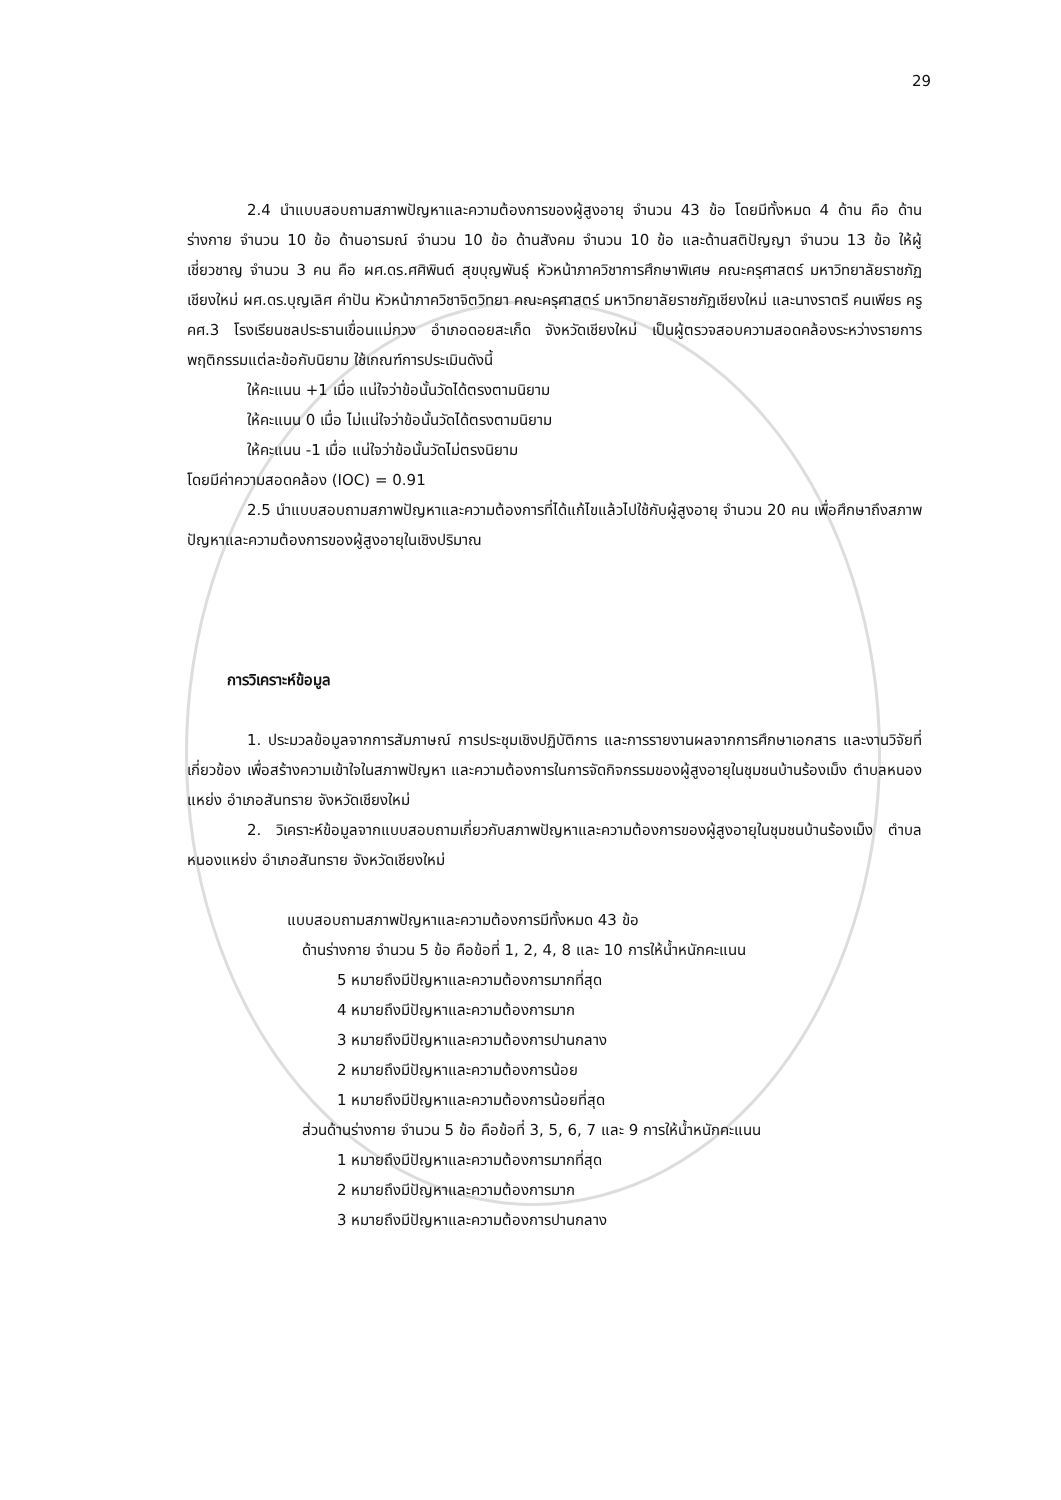29
2.4 นำแบบสอบถามสภาพปัญหาและความต้องการของผู้สูงอายุ จำนวน 43 ข้อ โดยมีทั้งหมด 4 ด้าน คือ ด้านร่างกาย จำนวน 10 ข้อ ด้านอารมณ์ จำนวน 10 ข้อ ด้านสังคม จำนวน 10 ข้อ และด้านสติปัญญา จำนวน 13 ข้อ ให้ผู้เชี่ยวชาญ จำนวน 3 คน คือ ผศ.ดร.ศศิพินต์ สุขบุญพันธุ์ หัวหน้าภาควิชาการศึกษาพิเศษ คณะครุศาสตร์ มหาวิทยาลัยราชภัฏเชียงใหม่ ผศ.ดร.บุญเลิศ คำปัน หัวหน้าภาควิชาจิตวิทยา คณะครุศาสตร์ มหาวิทยาลัยราชภัฏเชียงใหม่ และนางราตรี คนเพียร ครู คศ.3 โรงเรียนชลประธานเขื่อนแม่กวง อำเภอดอยสะเก็ด จังหวัดเชียงใหม่ เป็นผู้ตรวจสอบความสอดคล้องระหว่างรายการพฤติกรรมแต่ละข้อกับนิยาม ใช้เกณฑ์การประเมินดังนี้
ให้คะแนน +1 เมื่อ แน่ใจว่าข้อนั้นวัดได้ตรงตามนิยาม
ให้คะแนน 0 เมื่อ ไม่แน่ใจว่าข้อนั้นวัดได้ตรงตามนิยาม
ให้คะแนน -1 เมื่อ แน่ใจว่าข้อนั้นวัดไม่ตรงนิยาม
โดยมีค่าความสอดคล้อง (IOC) = 0.91
2.5 นำแบบสอบถามสภาพปัญหาและความต้องการที่ได้แก้ไขแล้วไปใช้กับผู้สูงอายุ จำนวน 20 คน เพื่อศึกษาถึงสภาพปัญหาและความต้องการของผู้สูงอายุในเชิงปริมาณ
การวิเคราะห์ข้อมูล
1. ประมวลข้อมูลจากการสัมภาษณ์ การประชุมเชิงปฏิบัติการ และการรายงานผลจากการศึกษาเอกสาร และงานวิจัยที่เกี่ยวข้อง เพื่อสร้างความเข้าใจในสภาพปัญหา และความต้องการในการจัดกิจกรรมของผู้สูงอายุในชุมชนบ้านร้องเม็ง ตำบลหนองแหย่ง อำเภอสันทราย จังหวัดเชียงใหม่
2. วิเคราะห์ข้อมูลจากแบบสอบถามเกี่ยวกับสภาพปัญหาและความต้องการของผู้สูงอายุในชุมชนบ้านร้องเม็ง ตำบลหนองแหย่ง อำเภอสันทราย จังหวัดเชียงใหม่
แบบสอบถามสภาพปัญหาและความต้องการมีทั้งหมด 43 ข้อ
ด้านร่างกาย จำนวน 5 ข้อ คือข้อที่ 1, 2, 4, 8 และ 10 การให้น้ำหนักคะแนน
5 หมายถึงมีปัญหาและความต้องการมากที่สุด
4 หมายถึงมีปัญหาและความต้องการมาก
3 หมายถึงมีปัญหาและความต้องการปานกลาง
2 หมายถึงมีปัญหาและความต้องการน้อย
1 หมายถึงมีปัญหาและความต้องการน้อยที่สุด
ส่วนด้านร่างกาย จำนวน 5 ข้อ คือข้อที่ 3, 5, 6, 7 และ 9 การให้น้ำหนักคะแนน
1 หมายถึงมีปัญหาและความต้องการมากที่สุด
2 หมายถึงมีปัญหาและความต้องการมาก
3 หมายถึงมีปัญหาและความต้องการปานกลาง